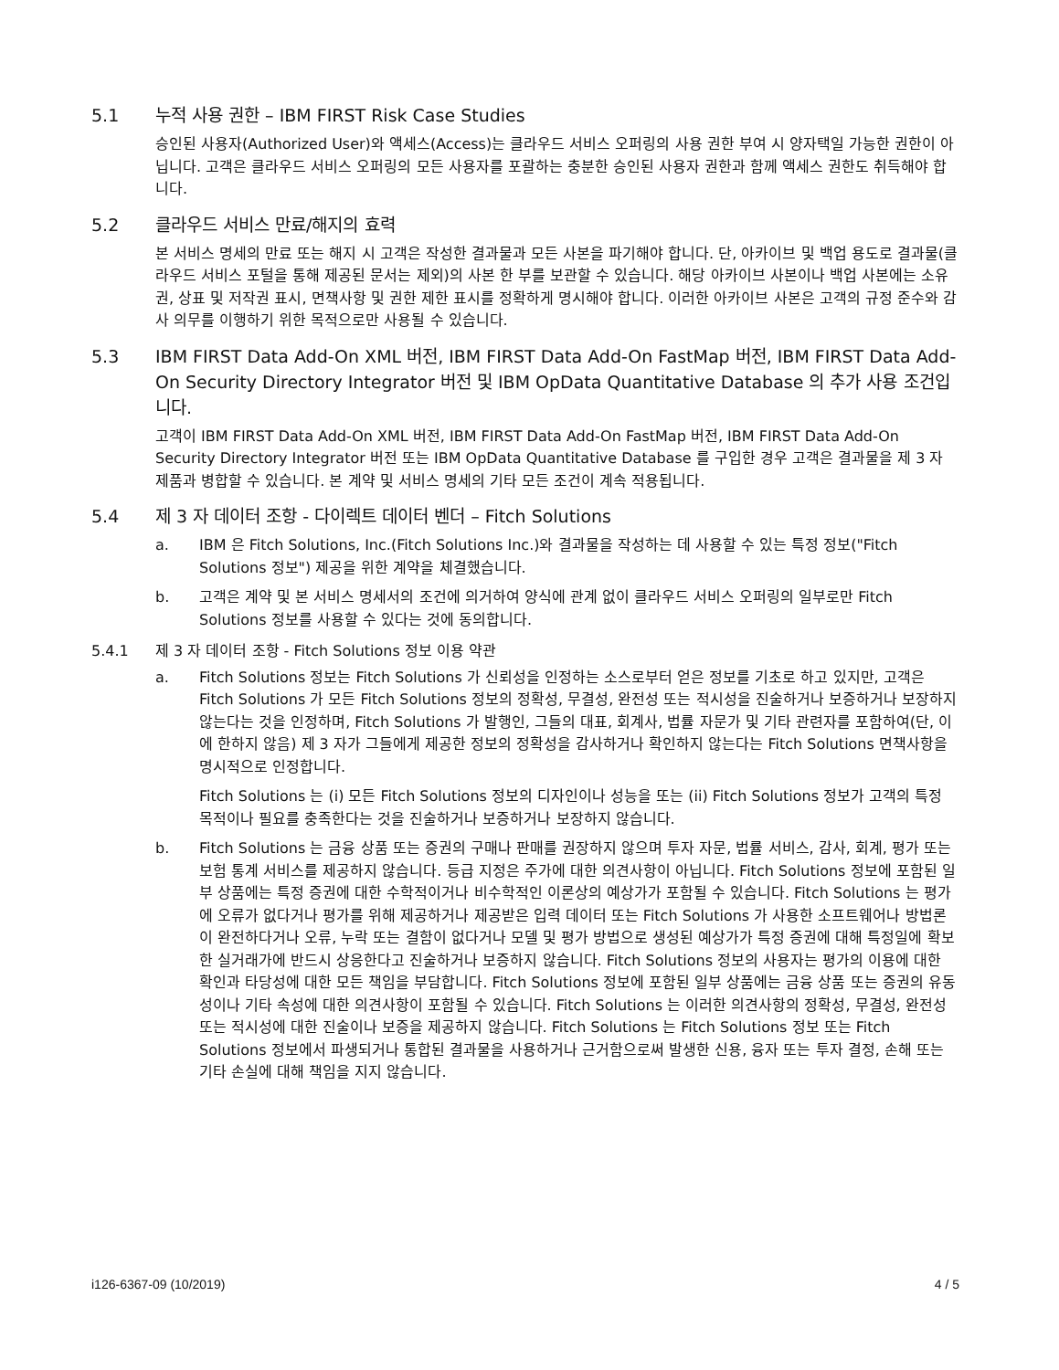5.1 누적 사용 권한 – IBM FIRST Risk Case Studies
승인된 사용자(Authorized User)와 액세스(Access)는 클라우드 서비스 오퍼링의 사용 권한 부여 시 양자택일 가능한 권한이 아닙니다. 고객은 클라우드 서비스 오퍼링의 모든 사용자를 포괄하는 충분한 승인된 사용자 권한과 함께 액세스 권한도 취득해야 합니다.
5.2 클라우드 서비스 만료/해지의 효력
본 서비스 명세의 만료 또는 해지 시 고객은 작성한 결과물과 모든 사본을 파기해야 합니다. 단, 아카이브 및 백업 용도로 결과물(클라우드 서비스 포털을 통해 제공된 문서는 제외)의 사본 한 부를 보관할 수 있습니다. 해당 아카이브 사본이나 백업 사본에는 소유권, 상표 및 저작권 표시, 면책사항 및 권한 제한 표시를 정확하게 명시해야 합니다. 이러한 아카이브 사본은 고객의 규정 준수와 감사 의무를 이행하기 위한 목적으로만 사용될 수 있습니다.
5.3 IBM FIRST Data Add-On XML 버전, IBM FIRST Data Add-On FastMap 버전, IBM FIRST Data Add-On Security Directory Integrator 버전 및 IBM OpData Quantitative Database 의 추가 사용 조건입니다.
고객이 IBM FIRST Data Add-On XML 버전, IBM FIRST Data Add-On FastMap 버전, IBM FIRST Data Add-On Security Directory Integrator 버전 또는 IBM OpData Quantitative Database 를 구입한 경우 고객은 결과물을 제 3 자 제품과 병합할 수 있습니다. 본 계약 및 서비스 명세의 기타 모든 조건이 계속 적용됩니다.
5.4 제 3 자 데이터 조항 - 다이렉트 데이터 벤더 – Fitch Solutions
a. IBM 은 Fitch Solutions, Inc.(Fitch Solutions Inc.)와 결과물을 작성하는 데 사용할 수 있는 특정 정보("Fitch Solutions 정보") 제공을 위한 계약을 체결했습니다.
b. 고객은 계약 및 본 서비스 명세서의 조건에 의거하여 양식에 관계 없이 클라우드 서비스 오퍼링의 일부로만 Fitch Solutions 정보를 사용할 수 있다는 것에 동의합니다.
5.4.1 제 3 자 데이터 조항 - Fitch Solutions 정보 이용 약관
a. Fitch Solutions 정보는 Fitch Solutions 가 신뢰성을 인정하는 소스로부터 얻은 정보를 기초로 하고 있지만, 고객은 Fitch Solutions 가 모든 Fitch Solutions 정보의 정확성, 무결성, 완전성 또는 적시성을 진술하거나 보증하거나 보장하지 않는다는 것을 인정하며, Fitch Solutions 가 발행인, 그들의 대표, 회계사, 법률 자문가 및 기타 관련자를 포함하여(단, 이에 한하지 않음) 제 3 자가 그들에게 제공한 정보의 정확성을 감사하거나 확인하지 않는다는 Fitch Solutions 면책사항을 명시적으로 인정합니다.
Fitch Solutions 는 (i) 모든 Fitch Solutions 정보의 디자인이나 성능을 또는 (ii) Fitch Solutions 정보가 고객의 특정 목적이나 필요를 충족한다는 것을 진술하거나 보증하거나 보장하지 않습니다.
b. Fitch Solutions 는 금융 상품 또는 증권의 구매나 판매를 권장하지 않으며 투자 자문, 법률 서비스, 감사, 회계, 평가 또는 보험 통계 서비스를 제공하지 않습니다. 등급 지정은 주가에 대한 의견사항이 아닙니다. Fitch Solutions 정보에 포함된 일부 상품에는 특정 증권에 대한 수학적이거나 비수학적인 이론상의 예상가가 포함될 수 있습니다. Fitch Solutions 는 평가에 오류가 없다거나 평가를 위해 제공하거나 제공받은 입력 데이터 또는 Fitch Solutions 가 사용한 소프트웨어나 방법론이 완전하다거나 오류, 누락 또는 결함이 없다거나 모델 및 평가 방법으로 생성된 예상가가 특정 증권에 대해 특정일에 확보한 실거래가에 반드시 상응한다고 진술하거나 보증하지 않습니다. Fitch Solutions 정보의 사용자는 평가의 이용에 대한 확인과 타당성에 대한 모든 책임을 부담합니다. Fitch Solutions 정보에 포함된 일부 상품에는 금융 상품 또는 증권의 유동성이나 기타 속성에 대한 의견사항이 포함될 수 있습니다. Fitch Solutions 는 이러한 의견사항의 정확성, 무결성, 완전성 또는 적시성에 대한 진술이나 보증을 제공하지 않습니다. Fitch Solutions 는 Fitch Solutions 정보 또는 Fitch Solutions 정보에서 파생되거나 통합된 결과물을 사용하거나 근거함으로써 발생한 신용, 융자 또는 투자 결정, 손해 또는 기타 손실에 대해 책임을 지지 않습니다.
i126-6367-09 (10/2019) 4 / 5